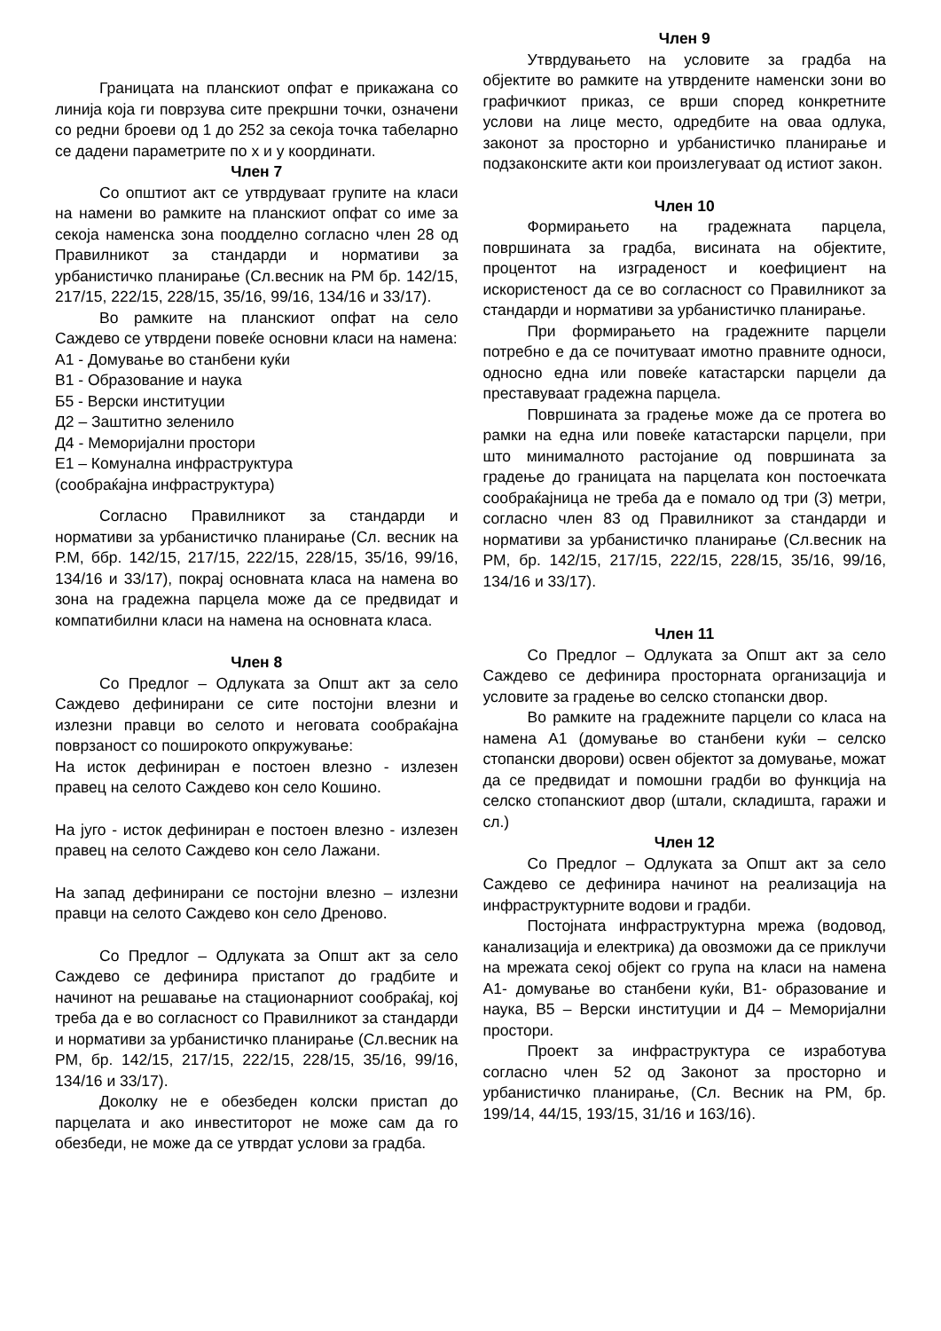Границата на планскиот опфат е прикажана со линија која ги поврзува сите прекршни точки, означени со редни броеви од 1 до 252 за секоја точка табеларно се дадени параметрите по x и y координати.
Член 7
Со општиот акт се утврдуваат групите на класи на намени во рамките на планскиот опфат со име за секоја наменска зона поодделно согласно член 28 од Правилникот за стандарди и нормативи за урбанистичко планирање (Сл.весник на РМ бр. 142/15, 217/15, 222/15, 228/15, 35/16, 99/16, 134/16 и 33/17).
Во рамките на планскиот опфат на село Саждево се утврдени повеќе основни класи на намена:
А1 - Домување во станбени куќи
В1 - Образование и наука
Б5 - Верски институции
Д2 – Заштитно зеленило
Д4 - Меморијални простори
Е1 – Комунална инфраструктура
(сообраќајна инфраструктура)
Согласно Правилникот за стандарди и нормативи за урбанистичко планирање (Сл. весник на Р.М, ббр. 142/15, 217/15, 222/15, 228/15, 35/16, 99/16, 134/16 и 33/17), покрај основната класа на намена во зона на градежна парцела може да се предвидат и компатибилни класи на намена на основната класа.
Член 8
Со Предлог – Одлуката за Општ акт за село Саждево дефинирани се сите постојни влезни и излезни правци во селото и неговата сообраќајна поврзаност со поширокото опкружување:
На исток дефиниран е постоен влезно - излезен правец на селото Саждево кон село Кошино.
На југо - исток дефиниран е постоен влезно - излезен правец на селото Саждево кон село Лажани.
На запад дефинирани се постојни влезно – излезни правци на селото Саждево кон село Дреново.
Со Предлог – Одлуката за Општ акт за село Саждево се дефинира пристапот до градбите и начинот на решавање на стационарниот сообраќај, кој треба да е во согласност со Правилникот за стандарди и нормативи за урбанистичко планирање (Сл.весник на РМ, бр. 142/15, 217/15, 222/15, 228/15, 35/16, 99/16, 134/16 и 33/17).
Доколку не е обезбеден колски пристап до парцелата и ако инвеститорот не може сам да го обезбеди, не може да се утврдат услови за градба.
Член 9
Утврдувањето на условите за градба на објектите во рамките на утврдените наменски зони во графичкиот приказ, се врши според конкретните услови на лице место, одредбите на оваа одлука, законот за просторно и урбанистичко планирање и подзаконските акти кои произлегуваат од истиот закон.
Член 10
Формирањето на градежната парцела, површината за градба, висината на објектите, процентот на изграденост и коефициент на искористеност да се во согласност со Правилникот за стандарди и нормативи за урбанистичко планирање.
При формирањето на градежните парцели потребно е да се почитуваат имотно правните односи, односно една или повеќе катастарски парцели да преставуваат градежна парцела.
Површината за градење може да се протега во рамки на една или повеќе катастарски парцели, при што минималното растојание од површината за градење до границата на парцелата кон постоечката сообраќајница не треба да е помало од три (3) метри, согласно член 83 од Правилникот за стандарди и нормативи за урбанистичко планирање (Сл.весник на РМ, бр. 142/15, 217/15, 222/15, 228/15, 35/16, 99/16, 134/16 и 33/17).
Член 11
Со Предлог – Одлуката за Општ акт за село Саждево се дефинира просторната организација и условите за градење во селско стопански двор.
Во рамките на градежните парцели со класа на намена А1 (домување во станбени куќи – селско стопански дворови) освен објектот за домување, можат да се предвидат и помошни градби во функција на селско стопанскиот двор (штали, складишта, гаражи и сл.)
Член 12
Со Предлог – Одлуката за Општ акт за село Саждево се дефинира начинот на реализација на инфраструктурните водови и градби.
Постојната инфраструктурна мрежа (водовод, канализација и електрика) да овозможи да се приклучи на мрежата секој објект со група на класи на намена А1- домување во станбени куќи, В1- образование и наука, В5 – Верски институции и Д4 – Меморијални простори.
Проект за инфраструктура се изработува согласно член 52 од Законот за просторно и урбанистичко планирање, (Сл. Весник на РМ, бр. 199/14, 44/15, 193/15, 31/16 и 163/16).